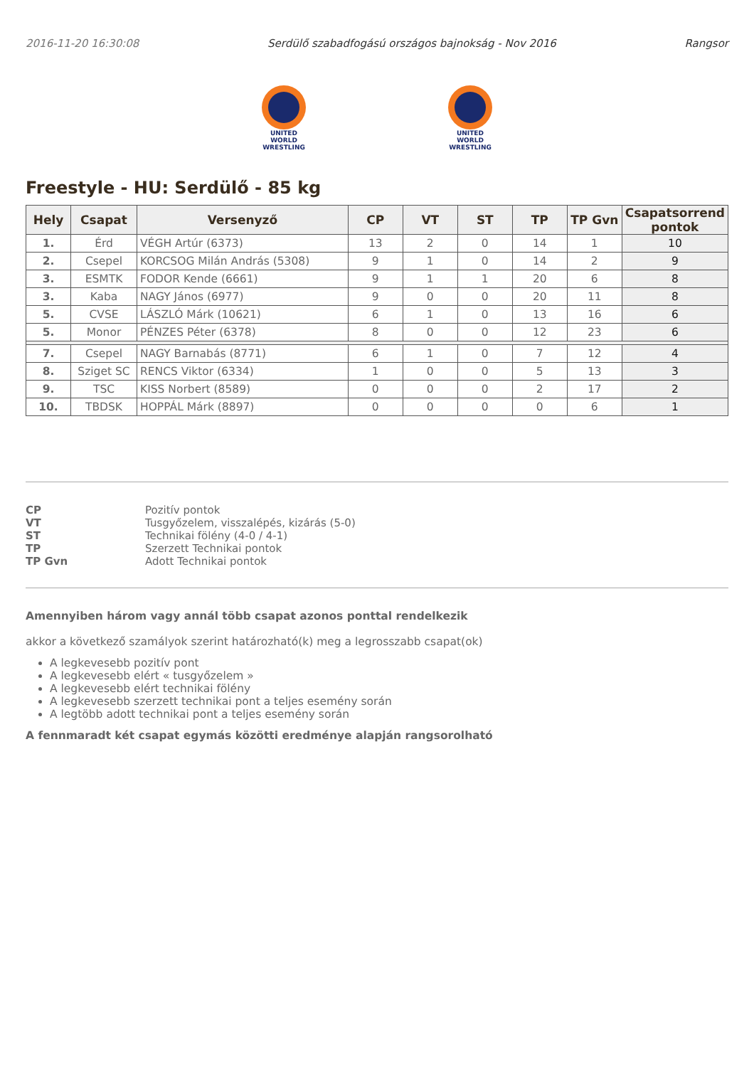2016-11-20 16:30:08 Serdülő szabadfogású országos bajnokság - Nov 2016 Rangsor
UNITED WORLD
WRESTLING
UNITED WORLD
WRESTLING
Freestyle - HU: Serdülő - 85 kg
| Hely | Csapat | Versenyző | CP | VT | ST | TP | TP Gvn | Csapatsorrend pontok |
| --- | --- | --- | --- | --- | --- | --- | --- | --- |
| 1. | Érd | VÉGH Artúr (6373) | 13 | 2 | 0 | 14 | 1 | 10 |
| 2. | Csepel | KORCSOG Milán András (5308) | 9 | 1 | 0 | 14 | 2 | 9 |
| 3. | ESMTK | FODOR Kende (6661) | 9 | 1 | 1 | 20 | 6 | 8 |
| 3. | Kaba | NAGY János (6977) | 9 | 0 | 0 | 20 | 11 | 8 |
| 5. | CVSE | LÁSZLÓ Márk (10621) | 6 | 1 | 0 | 13 | 16 | 6 |
| 5. | Monor | PÉNZES Péter (6378) | 8 | 0 | 0 | 12 | 23 | 6 |
| 7. | Csepel | NAGY Barnabás (8771) | 6 | 1 | 0 | 7 | 12 | 4 |
| 8. | Sziget SC | RENCS Viktor (6334) | 1 | 0 | 0 | 5 | 13 | 3 |
| 9. | TSC | KISS Norbert (8589) | 0 | 0 | 0 | 2 | 17 | 2 |
| 10. | TBDSK | HOPPÁL Márk (8897) | 0 | 0 | 0 | 0 | 6 | 1 |
CP Pozitív pontok VT Tusgyőzelem, visszalépés, kizárás (5-0) ST Technikai fölény (4-0 / 4-1) TP Szerzett Technikai pontok TP Gvn Adott Technikai pontok
Amennyiben három vagy annál több csapat azonos ponttal rendelkezik
akkor a következő szamályok szerint határozható(k) meg a legrosszabb csapat(ok)
A legkevesebb pozitív pont
A legkevesebb elért « tusgyőzelem »
A legkevesebb elért technikai fölény
A legkevesebb szerzett technikai pont a teljes esemény során
A legtöbb adott technikai pont a teljes esemény során
A fennmaradt két csapat egymás közötti eredménye alapján rangsorolható